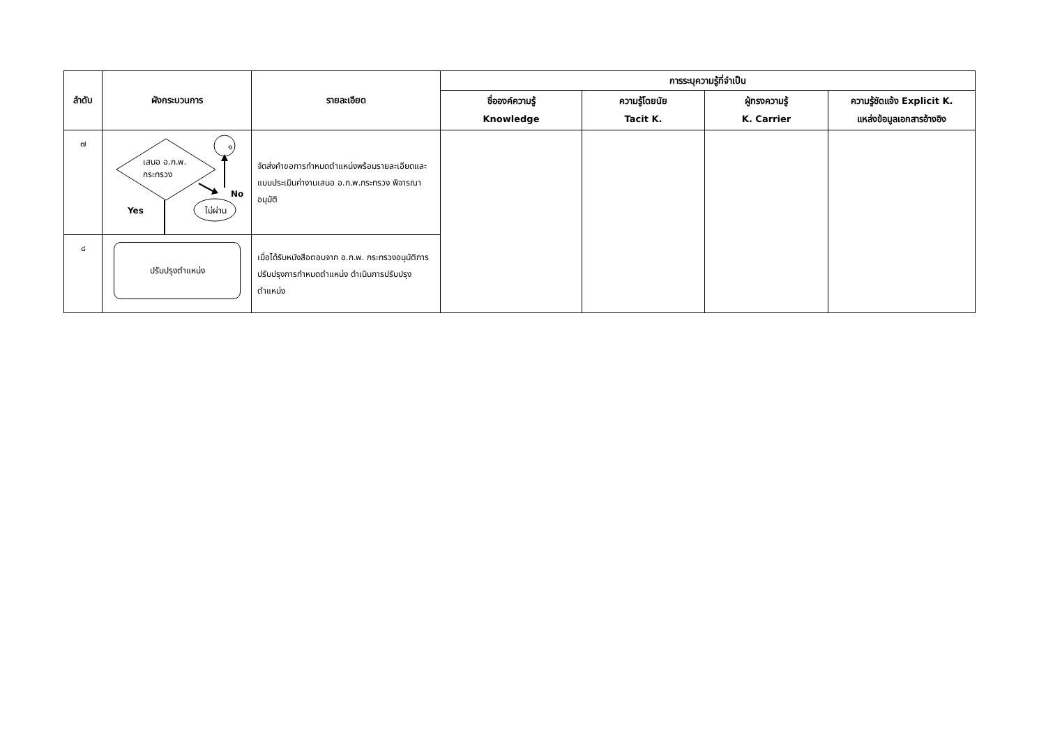| ลำดับ | ผังกระบวนการ | รายละเอียด | การระบุความรู้ที่จำเป็น | | | |
| --- | --- | --- | --- | --- | --- | --- |
| | | | ชื่อองค์ความรู้ Knowledge | ความรู้โดยนัย Tacit K. | ผู้ทรงความรู้ K. Carrier | ความรู้ชัดแจ้ง Explicit K. แหล่งข้อมูลเอกสารอ้างอิง |
| ๗ | ๑ เสนอ อ.ก.พ. กระทรวง No Yes ไม่ผ่าน | จัดส่งคำขอการกำหนดตำแหน่งพร้อมรายละเอียดและแบบประเมินค่างานเสนอ อ.ก.พ.กระทรวง พิจารณาอนุมัติ | | | | |
| ๘ | ปรับปรุงตำแหน่ง | เมื่อได้รับหนังสือตอบจาก อ.ก.พ. กระทรวงอนุมัติการปรับปรุงการกำหนดตำแหน่ง ดำเนินการปรับปรุงตำแหน่ง | | | | |